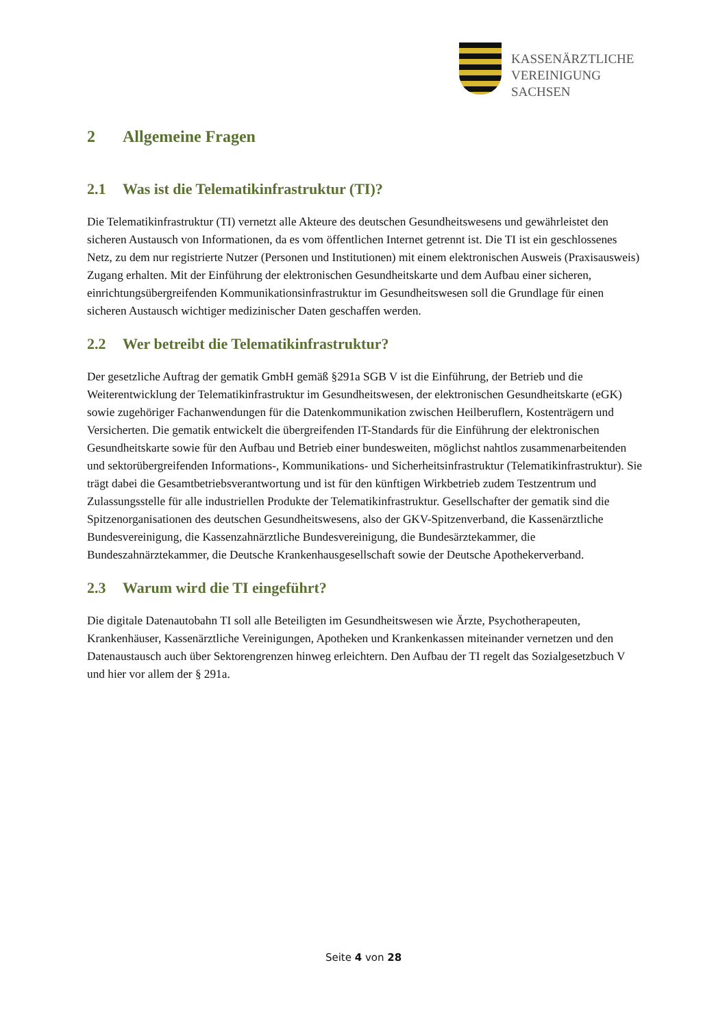KASSENÄRZTLICHE
VEREINIGUNG
SACHSEN
2 Allgemeine Fragen
2.1 Was ist die Telematikinfrastruktur (TI)?
Die Telematikinfrastruktur (TI) vernetzt alle Akteure des deutschen Gesundheitswesens und gewährleistet den sicheren Austausch von Informationen, da es vom öffentlichen Internet getrennt ist. Die TI ist ein geschlossenes Netz, zu dem nur registrierte Nutzer (Personen und Institutionen) mit einem elektronischen Ausweis (Praxisausweis) Zugang erhalten. Mit der Einführung der elektronischen Gesundheitskarte und dem Aufbau einer sicheren, einrichtungsübergreifenden Kommunikationsinfrastruktur im Gesundheitswesen soll die Grundlage für einen sicheren Austausch wichtiger medizinischer Daten geschaffen werden.
2.2 Wer betreibt die Telematikinfrastruktur?
Der gesetzliche Auftrag der gematik GmbH gemäß §291a SGB V ist die Einführung, der Betrieb und die Weiterentwicklung der Telematikinfrastruktur im Gesundheitswesen, der elektronischen Gesundheitskarte (eGK) sowie zugehöriger Fachanwendungen für die Datenkommunikation zwischen Heilberuflern, Kostenträgern und Versicherten. Die gematik entwickelt die übergreifenden IT-Standards für die Einführung der elektronischen Gesundheitskarte sowie für den Aufbau und Betrieb einer bundesweiten, möglichst nahtlos zusammenarbeitenden und sektorübergreifenden Informations-, Kommunikations- und Sicherheitsinfrastruktur (Telematikinfrastruktur). Sie trägt dabei die Gesamtbetriebsverantwortung und ist für den künftigen Wirkbetrieb zudem Testzentrum und Zulassungsstelle für alle industriellen Produkte der Telematikinfrastruktur. Gesellschafter der gematik sind die Spitzenorganisationen des deutschen Gesundheitswesens, also der GKV-Spitzenverband, die Kassenärztliche Bundesvereinigung, die Kassenzahnärztliche Bundesvereinigung, die Bundesärztekammer, die Bundeszahnärztekammer, die Deutsche Krankenhausgesellschaft sowie der Deutsche Apothekerverband.
2.3 Warum wird die TI eingeführt?
Die digitale Datenautobahn TI soll alle Beteiligten im Gesundheitswesen wie Ärzte, Psychotherapeuten, Krankenhäuser, Kassenärztliche Vereinigungen, Apotheken und Krankenkassen miteinander vernetzen und den Datenaustausch auch über Sektorengrenzen hinweg erleichtern. Den Aufbau der TI regelt das Sozialgesetzbuch V und hier vor allem der § 291a.
Seite 4 von 28